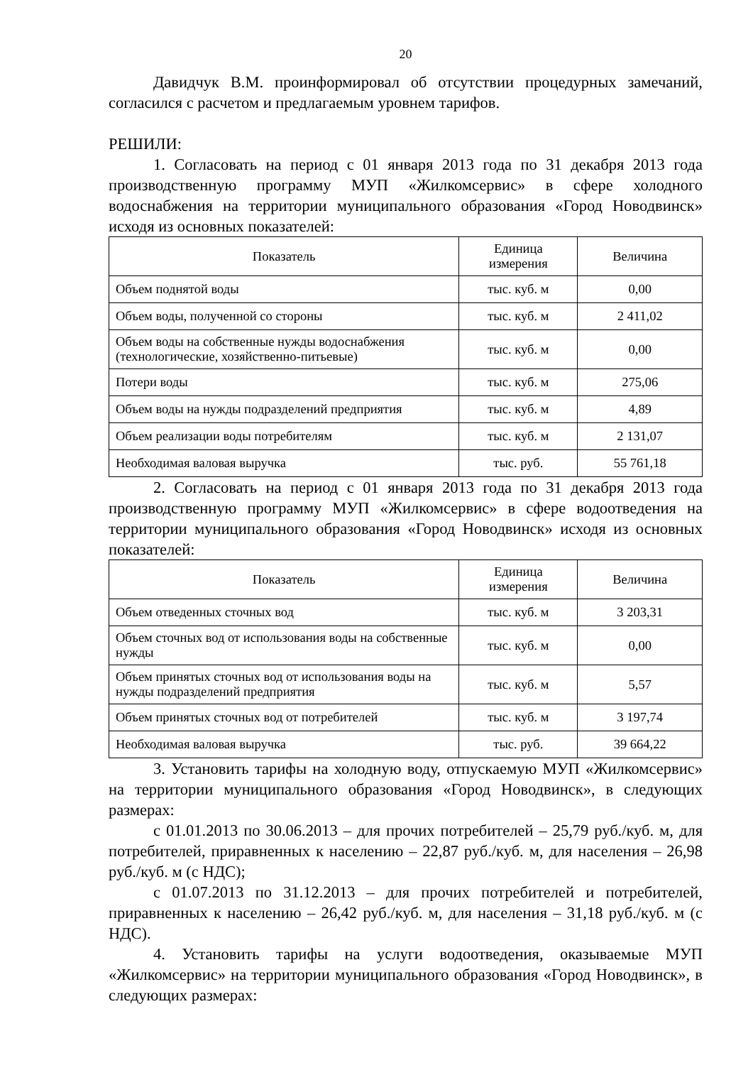20
Давидчук В.М. проинформировал об отсутствии процедурных замечаний, согласился с расчетом и предлагаемым уровнем тарифов.
РЕШИЛИ:
1. Согласовать на период с 01 января 2013 года по 31 декабря 2013 года производственную программу МУП «Жилкомсервис» в сфере холодного водоснабжения на территории муниципального образования «Город Новодвинск» исходя из основных показателей:
| Показатель | Единица измерения | Величина |
| --- | --- | --- |
| Объем поднятой воды | тыс. куб. м | 0,00 |
| Объем воды, полученной со стороны | тыс. куб. м | 2 411,02 |
| Объем воды на собственные нужды водоснабжения (технологические, хозяйственно-питьевые) | тыс. куб. м | 0,00 |
| Потери воды | тыс. куб. м | 275,06 |
| Объем воды на нужды подразделений предприятия | тыс. куб. м | 4,89 |
| Объем реализации воды потребителям | тыс. куб. м | 2 131,07 |
| Необходимая валовая выручка | тыс. руб. | 55 761,18 |
2. Согласовать на период с 01 января 2013 года по 31 декабря 2013 года производственную программу МУП «Жилкомсервис» в сфере водоотведения на территории муниципального образования «Город Новодвинск» исходя из основных показателей:
| Показатель | Единица измерения | Величина |
| --- | --- | --- |
| Объем отведенных сточных вод | тыс. куб. м | 3 203,31 |
| Объем сточных вод от использования воды на собственные нужды | тыс. куб. м | 0,00 |
| Объем принятых сточных вод от использования воды на нужды подразделений предприятия | тыс. куб. м | 5,57 |
| Объем принятых сточных вод от потребителей | тыс. куб. м | 3 197,74 |
| Необходимая валовая выручка | тыс. руб. | 39 664,22 |
3. Установить тарифы на холодную воду, отпускаемую МУП «Жилкомсервис» на территории муниципального образования «Город Новодвинск», в следующих размерах:
с 01.01.2013 по 30.06.2013 – для прочих потребителей – 25,79 руб./куб. м, для потребителей, приравненных к населению – 22,87 руб./куб. м, для населения – 26,98 руб./куб. м (с НДС);
с 01.07.2013 по 31.12.2013 – для прочих потребителей и потребителей, приравненных к населению – 26,42 руб./куб. м, для населения – 31,18 руб./куб. м (с НДС).
4. Установить тарифы на услуги водоотведения, оказываемые МУП «Жилкомсервис» на территории муниципального образования «Город Новодвинск», в следующих размерах: